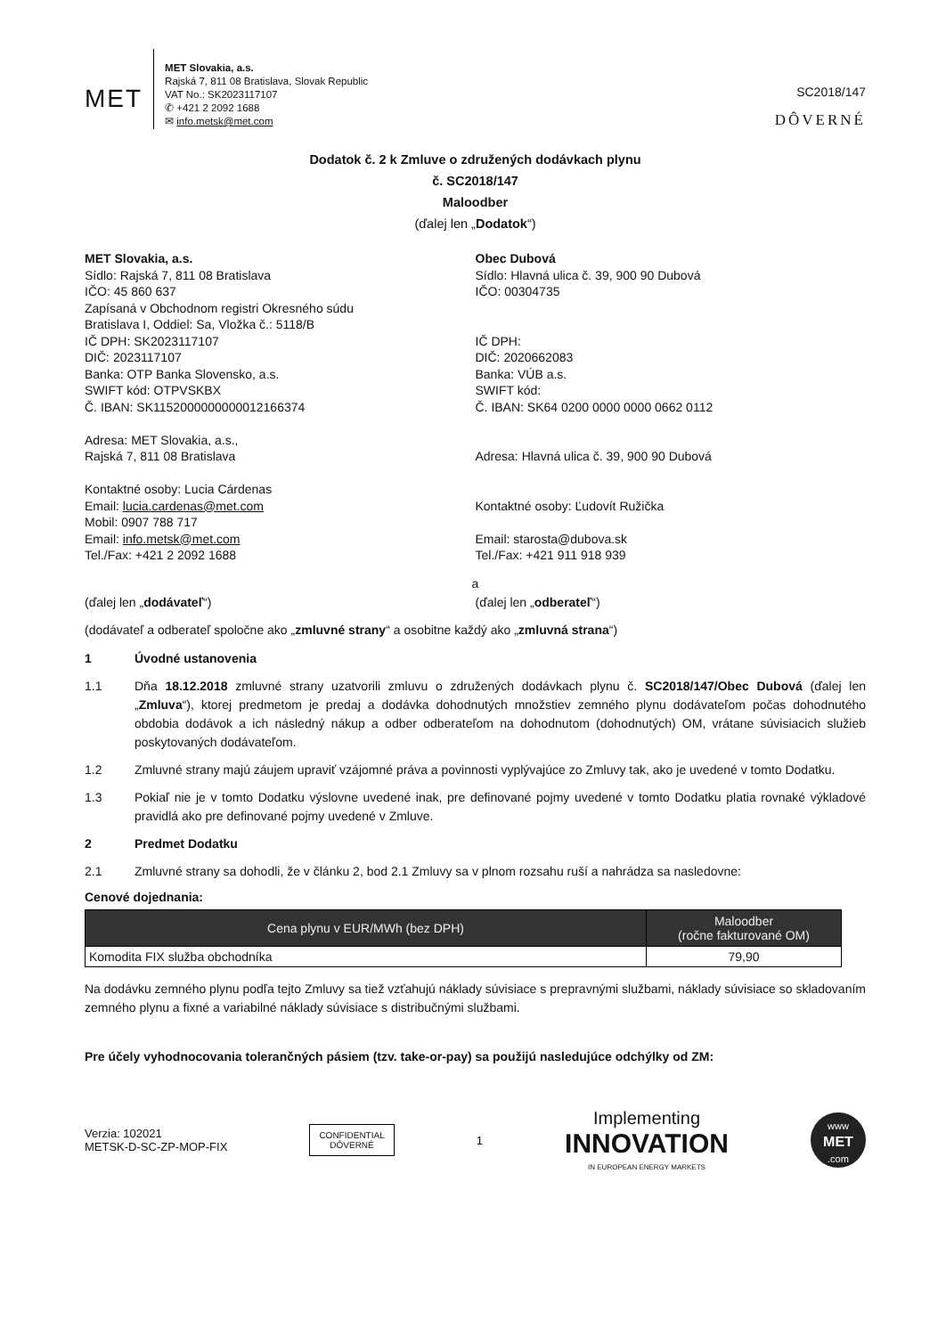MET
MET Slovakia, a.s.
Rajská 7, 811 08 Bratislava, Slovak Republic
VAT No.: SK2023117107
✆ +421 2 2092 1688
✉ info.metsk@met.com
SC2018/147
DÔVERNÉ
Dodatok č. 2 k Zmluve o združených dodávkach plynu
č. SC2018/147
Maloodber
(ďalej len „Dodatok“)
MET Slovakia, a.s.
Sídlo: Rajská 7, 811 08 Bratislava
IČO: 45 860 637
Zapísaná v Obchodnom registri Okresného súdu
Bratislava I, Oddiel: Sa, Vložka č.: 5118/B
IČ DPH: SK2023117107
DIČ: 2023117107
Banka: OTP Banka Slovensko, a.s.
SWIFT kód: OTPVSKBX
Č. IBAN: SK1152000000000012166374
Adresa: MET Slovakia, a.s.,
Rajská 7, 811 08 Bratislava
Kontaktné osoby: Lucia Cárdenas
Email: lucia.cardenas@met.com
Mobil: 0907 788 717
Email: info.metsk@met.com
Tel./Fax: +421 2 2092 1688
Obec Dubová
Sídlo: Hlavná ulica č. 39, 900 90 Dubová
IČO: 00304735
IČ DPH:
DIČ: 2020662083
Banka: VÚB a.s.
SWIFT kód:
Č. IBAN: SK64 0200 0000 0000 0662 0112
Adresa: Hlavná ulica č. 39, 900 90 Dubová
Kontaktné osoby: Ľudovít Ružička
Email: starosta@dubova.sk
Tel./Fax: +421 911 918 939
a
(ďalej len „dodávateľ“) (ďalej len „odberateľ“)
(dodávateľ a odberateľ spoločne ako „zmluvné strany“ a osobitne každý ako „zmluvná strana“)
1 Úvodné ustanovenia
1.1 Dňa 18.12.2018 zmluvné strany uzatvorili zmluvu o združených dodávkach plynu č. SC2018/147/Obec Dubová (ďalej len „Zmluva“), ktorej predmetom je predaj a dodávka dohodnutých množstiev zemného plynu dodávateľom počas dohodnutého obdobia dodávok a ich následný nákup a odber odberateľom na dohodnutom (dohodnutých) OM, vrátane súvisiacich služieb poskytovaných dodávateľom.
1.2 Zmluvné strany majú záujem upraviť vzájomné práva a povinnosti vyplývajúce zo Zmluvy tak, ako je uvedené v tomto Dodatku.
1.3 Pokiaľ nie je v tomto Dodatku výslovne uvedené inak, pre definované pojmy uvedené v tomto Dodatku platia rovnaké výkladové pravidlá ako pre definované pojmy uvedené v Zmluve.
2 Predmet Dodatku
2.1 Zmluvné strany sa dohodli, že v článku 2, bod 2.1 Zmluvy sa v plnom rozsahu ruší a nahrádza sa nasledovne:
Cenové dojednania:
| Cena plynu v EUR/MWh (bez DPH) | Maloodber (ročne fakturované OM) |
| --- | --- |
| Komodita FIX služba obchodníka | 79,90 |
Na dodávku zemného plynu podľa tejto Zmluvy sa tiež vzťahujú náklady súvisiace s prepravnými službami, náklady súvisiace so skladovaním zemného plynu a fixné a variabilné náklady súvisiace s distribučnými službami.
Pre účely vyhodnocovania tolerančných pásiem (tzv. take-or-pay) sa použijú nasledujúce odchýlky od ZM:
Verzia: 102021
METSK-D-SC-ZP-MOP-FIX
CONFIDENTIAL
DÔVERNÉ
1
Implementing
INNOVATION
IN EUROPEAN ENERGY MARKETS
www
MET
.com